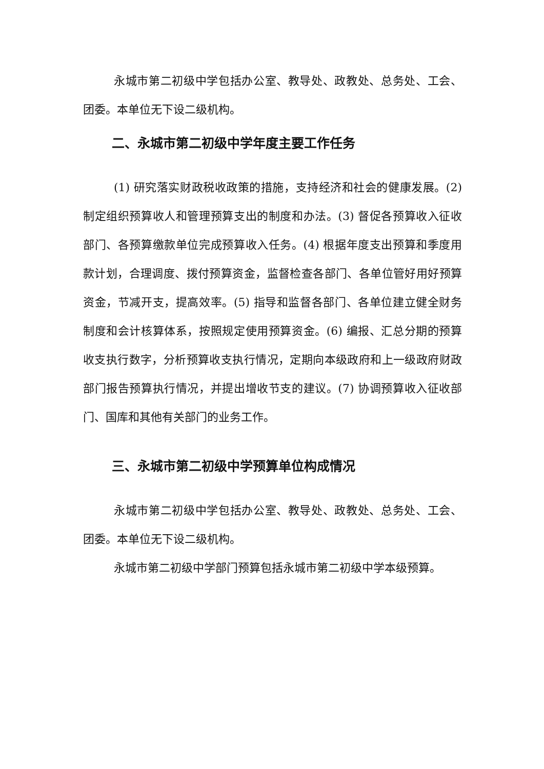永城市第二初级中学包括办公室、教导处、政教处、总务处、工会、团委。本单位无下设二级机构。
二、永城市第二初级中学年度主要工作任务
(1) 研究落实财政税收政策的措施，支持经济和社会的健康发展。(2) 制定组织预算收人和管理预算支出的制度和办法。(3) 督促各预算收入征收部门、各预算缴款单位完成预算收入任务。(4) 根据年度支出预算和季度用款计划，合理调度、拨付预算资金，监督检查各部门、各单位管好用好预算资金，节减开支，提高效率。(5) 指导和监督各部门、各单位建立健全财务制度和会计核算体系，按照规定使用预算资金。(6) 编报、汇总分期的预算收支执行数字，分析预算收支执行情况，定期向本级政府和上一级政府财政部门报告预算执行情况，并提出增收节支的建议。(7) 协调预算收入征收部门、国库和其他有关部门的业务工作。
三、永城市第二初级中学预算单位构成情况
永城市第二初级中学包括办公室、教导处、政教处、总务处、工会、团委。本单位无下设二级机构。
永城市第二初级中学部门预算包括永城市第二初级中学本级预算。